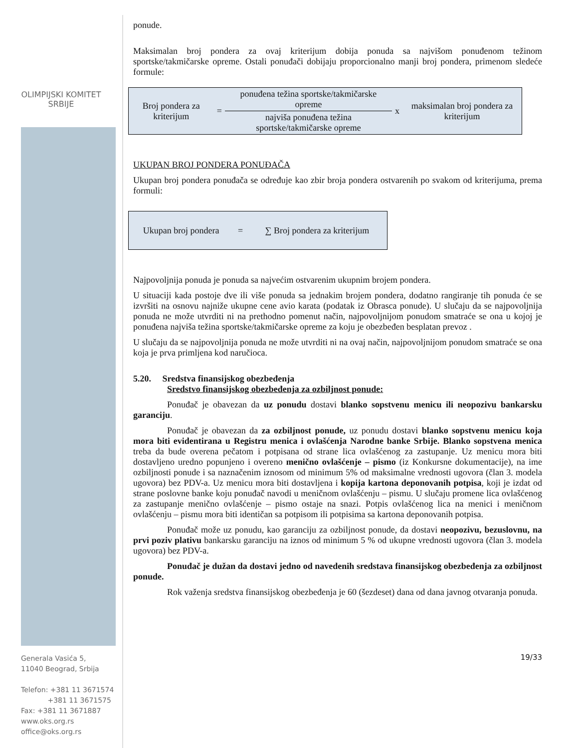OLIMPIJSKI KOMITET
SRBIJE
Generala Vasića 5,
11040 Beograd, Srbija
Telefon: +381 11 3671574
+381 11 3671575
Fax: +381 11 3671887
www.oks.org.rs
office@oks.org.rs
ponude.
Maksimalan broj pondera za ovaj kriterijum dobija ponuda sa najvišom ponuđenom težinom sportske/takmičarske opreme. Ostali ponuđači dobijaju proporcionalno manji broj pondera, primenom sledeće formule:
| Broj pondera za kriterijum | = | ponuđena težina sportske/takmičarske opreme | x | maksimalan broj pondera za kriterijum |
| | | najviša ponuđena težina sportske/takmičarske opreme | | |
UKUPAN BROJ PONDERA PONUĐAČA
Ukupan broj pondera ponuđača se određuje kao zbir broja pondera ostvarenih po svakom od kriterijuma, prema formuli:
| Ukupan broj pondera | = | ∑ Broj pondera za kriterijum |
Najpovoljnija ponuda je ponuda sa najvećim ostvarenim ukupnim brojem pondera.
U situaciji kada postoje dve ili više ponuda sa jednakim brojem pondera, dodatno rangiranje tih ponuda će se izvršiti na osnovu najniže ukupne cene avio karata (podatak iz Obrasca ponude). U slučaju da se najpovoljnija ponuda ne može utvrditi ni na prethodno pomenut način, najpovoljnijom ponudom smatraće se ona u kojoj je ponuđena najviša težina sportske/takmičarske opreme za koju je obezbeđen besplatan prevoz .
U slučaju da se najpovoljnija ponuda ne može utvrditi ni na ovaj način, najpovoljnijom ponudom smatraće se ona koja je prva primljena kod naručioca.
5.20. Sredstva finansijskog obezbeđenja
Sredstvo finansijskog obezbeđenja za ozbiljnost ponude:
Ponuđač je obavezan da uz ponudu dostavi blanko sopstvenu menicu ili neopozivu bankarsku garanciju.
Ponuđač je obavezan da za ozbiljnost ponude, uz ponudu dostavi blanko sopstvenu menicu koja mora biti evidentirana u Registru menica i ovlašćenja Narodne banke Srbije. Blanko sopstvena menica treba da bude overena pečatom i potpisana od strane lica ovlašćenog za zastupanje. Uz menicu mora biti dostavljeno uredno popunjeno i overeno menično ovlašćenje – pismo (iz Konkursne dokumentacije), na ime ozbiljnosti ponude i sa naznačenim iznosom od minimum 5% od maksimalne vrednosti ugovora (član 3. modela ugovora) bez PDV-a. Uz menicu mora biti dostavljena i kopija kartona deponovanih potpisa, koji je izdat od strane poslovne banke koju ponuđač navodi u meničnom ovlašćenju – pismu. U slučaju promene lica ovlašćenog za zastupanje menično ovlašćenje – pismo ostaje na snazi. Potpis ovlašćenog lica na menici i meničnom ovlašćenju – pismu mora biti identičan sa potpisom ili potpisima sa kartona deponovanih potpisa.
Ponuđač može uz ponudu, kao garanciju za ozbiljnost ponude, da dostavi neopozivu, bezuslovnu, na prvi poziv plativu bankarsku garanciju na iznos od minimum 5 % od ukupne vrednosti ugovora (član 3. modela ugovora) bez PDV-a.
Ponuđač je dužan da dostavi jedno od navedenih sredstava finansijskog obezbeđenja za ozbiljnost ponude.
Rok važenja sredstva finansijskog obezbeđenja je 60 (šezdeset) dana od dana javnog otvaranja ponuda.
19/33